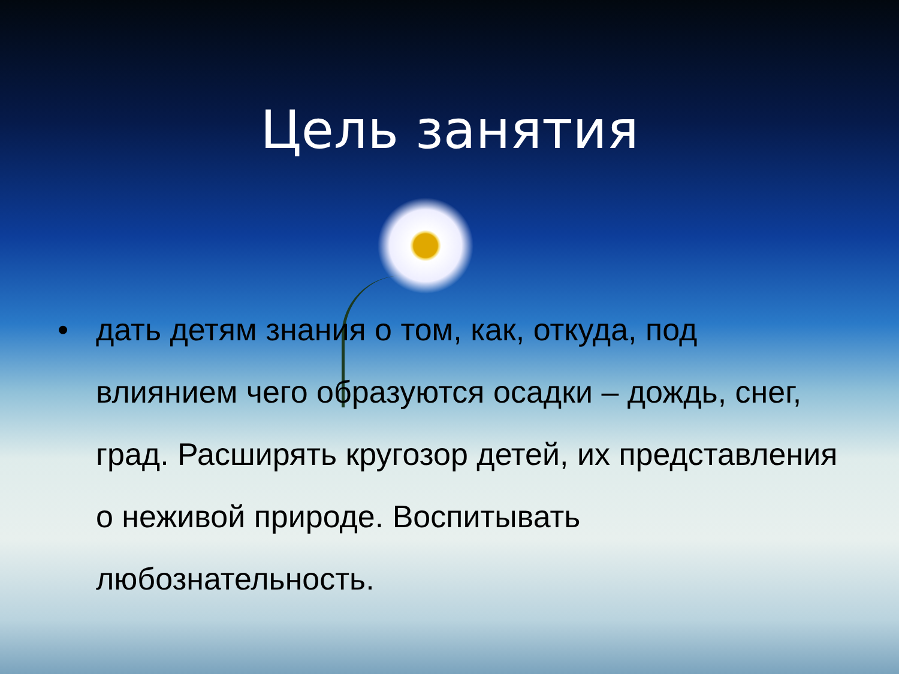Цель занятия
• дать детям знания о том, как, откуда, под влиянием чего образуются осадки – дождь, снег, град. Расширять кругозор детей, их представления о неживой природе. Воспитывать любознательность.